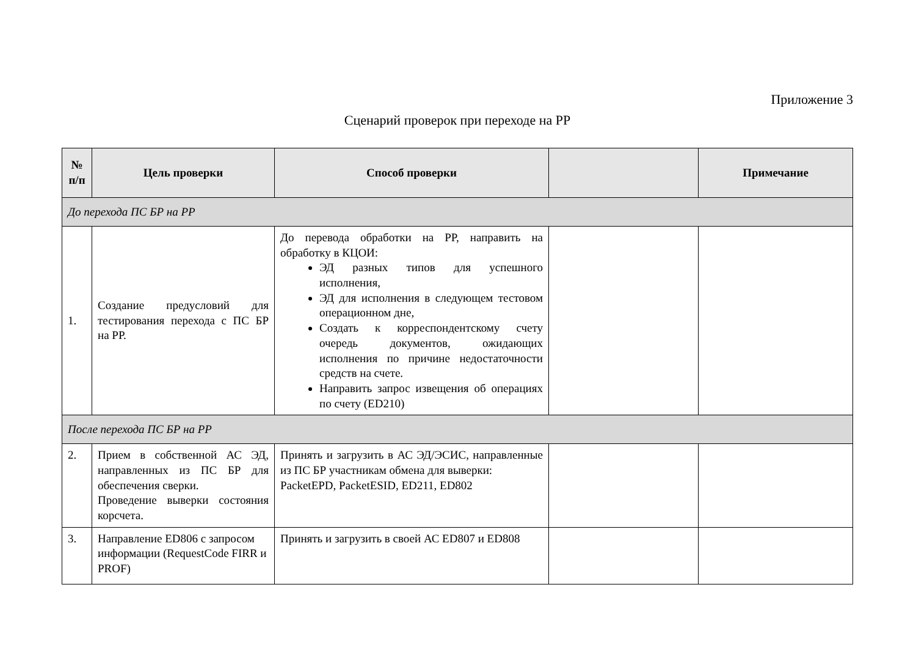Приложение 3
Сценарий проверок при переходе на РР
| № п/п | Цель проверки | Способ проверки | | Примечание |
| --- | --- | --- | --- | --- |
| До перехода ПС БР на РР | | | | |
| 1. | Создание предусловий для тестирования перехода с ПС БР на РР. | До перевода обработки на РР, направить на обработку в КЦОИ: ЭД разных типов для успешного исполнения, ЭД для исполнения в следующем тестовом операционном дне, Создать к корреспондентскому счету очередь документов, ожидающих исполнения по причине недостаточности средств на счете. Направить запрос извещения об операциях по счету (ED210) | | |
| После перехода ПС БР на РР | | | | |
| 2. | Прием в собственной АС ЭД, направленных из ПС БР для обеспечения сверки. Проведение выверки состояния корсчета. | Принять и загрузить в АС ЭД/ЭСИС, направленные из ПС БР участникам обмена для выверки: PacketEPD, PacketESID, ED211, ED802 | | |
| 3. | Направление ED806 с запросом информации (RequestCode FIRR и PROF) | Принять и загрузить в своей АС ED807 и ED808 | | |